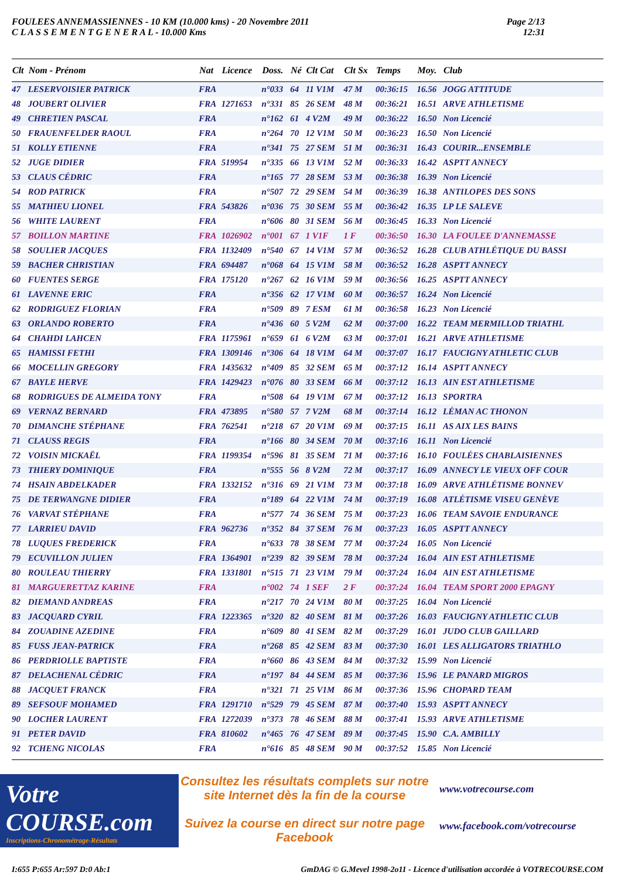FOULEES ANNEMASSIENNES - 10 KM (10.000 kms) - 20 Novembre 2011
C L A S S E M E N T G E N E R A L - 10.000 Kms
Page 2/13
12:31
| Clt | Nom - Prénom | Nat | Licence | Doss. | Né | Clt Cat | Clt Sx | Temps | Moy. | Club |
| --- | --- | --- | --- | --- | --- | --- | --- | --- | --- | --- |
| 47 | LESERVOISIER PATRICK | FRA | | n°033 | 64 | 11 V1M | 47 M | 00:36:15 | 16.56 | JOGG ATTITUDE |
| 48 | JOUBERT OLIVIER | FRA | 1271653 | n°331 | 85 | 26 SEM | 48 M | 00:36:21 | 16.51 | ARVE ATHLETISME |
| 49 | CHRETIEN PASCAL | FRA | | n°162 | 61 | 4 V2M | 49 M | 00:36:22 | 16.50 | Non Licencié |
| 50 | FRAUENFELDER RAOUL | FRA | | n°264 | 70 | 12 V1M | 50 M | 00:36:23 | 16.50 | Non Licencié |
| 51 | KOLLY ETIENNE | FRA | | n°341 | 75 | 27 SEM | 51 M | 00:36:31 | 16.43 | COURIR...ENSEMBLE |
| 52 | JUGE DIDIER | FRA | 519954 | n°335 | 66 | 13 V1M | 52 M | 00:36:33 | 16.42 | ASPTT ANNECY |
| 53 | CLAUS CÉDRIC | FRA | | n°165 | 77 | 28 SEM | 53 M | 00:36:38 | 16.39 | Non Licencié |
| 54 | ROD PATRICK | FRA | | n°507 | 72 | 29 SEM | 54 M | 00:36:39 | 16.38 | ANTILOPES DES SONS |
| 55 | MATHIEU LIONEL | FRA | 543826 | n°036 | 75 | 30 SEM | 55 M | 00:36:42 | 16.35 | LP LE SALEVE |
| 56 | WHITE LAURENT | FRA | | n°606 | 80 | 31 SEM | 56 M | 00:36:45 | 16.33 | Non Licencié |
| 57 | BOILLON MARTINE | FRA | 1026902 | n°001 | 67 | 1 V1F | 1 F | 00:36:50 | 16.30 | LA FOULEE D'ANNEMASSE |
| 58 | SOULIER JACQUES | FRA | 1132409 | n°540 | 67 | 14 V1M | 57 M | 00:36:52 | 16.28 | CLUB ATHLÉTIQUE DU BASSI |
| 59 | BACHER CHRISTIAN | FRA | 694487 | n°068 | 64 | 15 V1M | 58 M | 00:36:52 | 16.28 | ASPTT ANNECY |
| 60 | FUENTES SERGE | FRA | 175120 | n°267 | 62 | 16 V1M | 59 M | 00:36:56 | 16.25 | ASPTT ANNECY |
| 61 | LAVENNE ERIC | FRA | | n°356 | 62 | 17 V1M | 60 M | 00:36:57 | 16.24 | Non Licencié |
| 62 | RODRIGUEZ FLORIAN | FRA | | n°509 | 89 | 7 ESM | 61 M | 00:36:58 | 16.23 | Non Licencié |
| 63 | ORLANDO ROBERTO | FRA | | n°436 | 60 | 5 V2M | 62 M | 00:37:00 | 16.22 | TEAM MERMILLOD TRIATHL |
| 64 | CHAHDI LAHCEN | FRA | 1175961 | n°659 | 61 | 6 V2M | 63 M | 00:37:01 | 16.21 | ARVE ATHLETISME |
| 65 | HAMISSI FETHI | FRA | 1309146 | n°306 | 64 | 18 V1M | 64 M | 00:37:07 | 16.17 | FAUCIGNY ATHLETIC CLUB |
| 66 | MOCELLIN GREGORY | FRA | 1435632 | n°409 | 85 | 32 SEM | 65 M | 00:37:12 | 16.14 | ASPTT ANNECY |
| 67 | BAYLE HERVE | FRA | 1429423 | n°076 | 80 | 33 SEM | 66 M | 00:37:12 | 16.13 | AIN EST ATHLETISME |
| 68 | RODRIGUES DE ALMEIDA TONY | FRA | | n°508 | 64 | 19 V1M | 67 M | 00:37:12 | 16.13 | SPORTRA |
| 69 | VERNAZ BERNARD | FRA | 473895 | n°580 | 57 | 7 V2M | 68 M | 00:37:14 | 16.12 | LÉMAN AC THONON |
| 70 | DIMANCHE STÉPHANE | FRA | 762541 | n°218 | 67 | 20 V1M | 69 M | 00:37:15 | 16.11 | AS AIX LES BAINS |
| 71 | CLAUSS REGIS | FRA | | n°166 | 80 | 34 SEM | 70 M | 00:37:16 | 16.11 | Non Licencié |
| 72 | VOISIN MICKAËL | FRA | 1199354 | n°596 | 81 | 35 SEM | 71 M | 00:37:16 | 16.10 | FOULÉES CHABLAISIENNES |
| 73 | THIERY DOMINIQUE | FRA | | n°555 | 56 | 8 V2M | 72 M | 00:37:17 | 16.09 | ANNECY LE VIEUX OFF COUR |
| 74 | HSAIN ABDELKADER | FRA | 1332152 | n°316 | 69 | 21 V1M | 73 M | 00:37:18 | 16.09 | ARVE ATHLÉTISME BONNEV |
| 75 | DE TERWANGNE DIDIER | FRA | | n°189 | 64 | 22 V1M | 74 M | 00:37:19 | 16.08 | ATLÉTISME VISEU GENÈVE |
| 76 | VARVAT STÉPHANE | FRA | | n°577 | 74 | 36 SEM | 75 M | 00:37:23 | 16.06 | TEAM SAVOIE ENDURANCE |
| 77 | LARRIEU DAVID | FRA | 962736 | n°352 | 84 | 37 SEM | 76 M | 00:37:23 | 16.05 | ASPTT ANNECY |
| 78 | LUQUES FREDERICK | FRA | | n°633 | 78 | 38 SEM | 77 M | 00:37:24 | 16.05 | Non Licencié |
| 79 | ECUVILLON JULIEN | FRA | 1364901 | n°239 | 82 | 39 SEM | 78 M | 00:37:24 | 16.04 | AIN EST ATHLETISME |
| 80 | ROULEAU THIERRY | FRA | 1331801 | n°515 | 71 | 23 V1M | 79 M | 00:37:24 | 16.04 | AIN EST ATHLETISME |
| 81 | MARGUERETTAZ KARINE | FRA | | n°002 | 74 | 1 SEF | 2 F | 00:37:24 | 16.04 | TEAM SPORT 2000 EPAGNY |
| 82 | DIEMAND ANDREAS | FRA | | n°217 | 70 | 24 V1M | 80 M | 00:37:25 | 16.04 | Non Licencié |
| 83 | JACQUARD CYRIL | FRA | 1223365 | n°320 | 82 | 40 SEM | 81 M | 00:37:26 | 16.03 | FAUCIGNY ATHLETIC CLUB |
| 84 | ZOUADINE AZEDINE | FRA | | n°609 | 80 | 41 SEM | 82 M | 00:37:29 | 16.01 | JUDO CLUB GAILLARD |
| 85 | FUSS JEAN-PATRICK | FRA | | n°268 | 85 | 42 SEM | 83 M | 00:37:30 | 16.01 | LES ALLIGATORS TRIATHLO |
| 86 | PERDRIOLLE BAPTISTE | FRA | | n°660 | 86 | 43 SEM | 84 M | 00:37:32 | 15.99 | Non Licencié |
| 87 | DELACHENAL CÉDRIC | FRA | | n°197 | 84 | 44 SEM | 85 M | 00:37:36 | 15.96 | LE PANARD MIGROS |
| 88 | JACQUET FRANCK | FRA | | n°321 | 71 | 25 V1M | 86 M | 00:37:36 | 15.96 | CHOPARD TEAM |
| 89 | SEFSOUF MOHAMED | FRA | 1291710 | n°529 | 79 | 45 SEM | 87 M | 00:37:40 | 15.93 | ASPTT ANNECY |
| 90 | LOCHER LAURENT | FRA | 1272039 | n°373 | 78 | 46 SEM | 88 M | 00:37:41 | 15.93 | ARVE ATHLETISME |
| 91 | PETER DAVID | FRA | 810602 | n°465 | 76 | 47 SEM | 89 M | 00:37:45 | 15.90 | C.A. AMBILLY |
| 92 | TCHENG NICOLAS | FRA | | n°616 | 85 | 48 SEM | 90 M | 00:37:52 | 15.85 | Non Licencié |
Votre COURSE.com
Inscriptions-Chronométrage-Résultats
Consultez les résultats complets sur notre site Internet dès la fin de la course
Suivez la course en direct sur notre page Facebook
www.votrecourse.com
www.facebook.com/votrecourse
I:655 P:655 Ar:597 D:0 Ab:1 GmDAG © G.Mevel 1998-2o11 - Licence d'utilisation accordée à VOTRECOURSE.COM